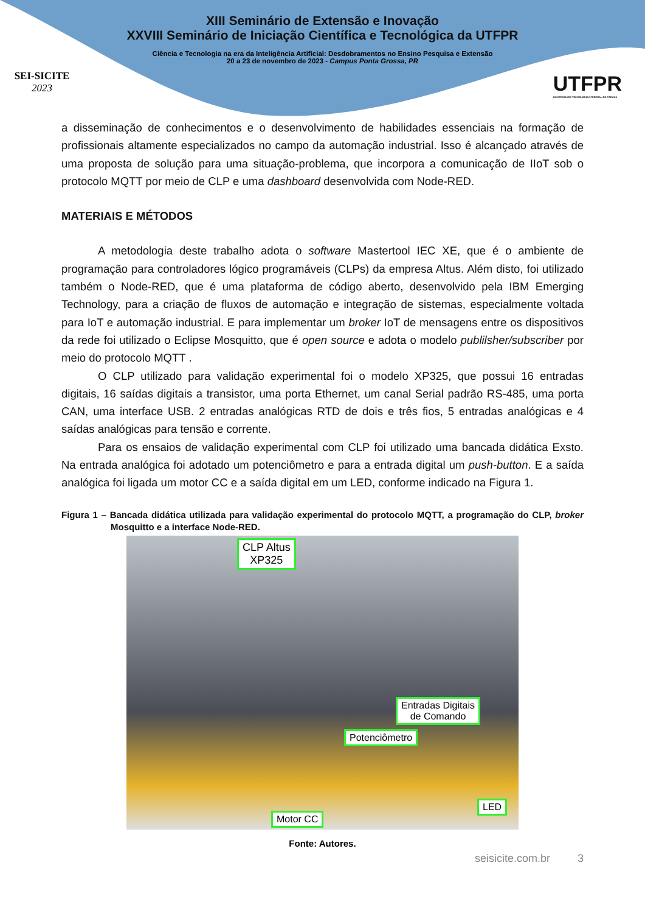SEI-SICITE
2023
XIII Seminário de Extensão e Inovação
XXVIII Seminário de Iniciação Científica e Tecnológica da UTFPR
Ciência e Tecnologia na era da Inteligência Artificial: Desdobramentos no Ensino Pesquisa e Extensão
20 a 23 de novembro de 2023 - Campus Ponta Grossa, PR
UTFPR
UNIVERSIDADE TECNOLÓGICA FEDERAL DO PARANÁ
a disseminação de conhecimentos e o desenvolvimento de habilidades essenciais na formação de profissionais altamente especializados no campo da automação industrial. Isso é alcançado através de uma proposta de solução para uma situação-problema, que incorpora a comunicação de IIoT sob o protocolo MQTT por meio de CLP e uma dashboard desenvolvida com Node-RED.
MATERIAIS E MÉTODOS
A metodologia deste trabalho adota o software Mastertool IEC XE, que é o ambiente de programação para controladores lógico programáveis (CLPs) da empresa Altus. Além disto, foi utilizado também o Node-RED, que é uma plataforma de código aberto, desenvolvido pela IBM Emerging Technology, para a criação de fluxos de automação e integração de sistemas, especialmente voltada para IoT e automação industrial. E para implementar um broker IoT de mensagens entre os dispositivos da rede foi utilizado o Eclipse Mosquitto, que é open source e adota o modelo publilsher/subscriber por meio do protocolo MQTT .
O CLP utilizado para validação experimental foi o modelo XP325, que possui 16 entradas digitais, 16 saídas digitais a transistor, uma porta Ethernet, um canal Serial padrão RS-485, uma porta CAN, uma interface USB. 2 entradas analógicas RTD de dois e três fios, 5 entradas analógicas e 4 saídas analógicas para tensão e corrente.
Para os ensaios de validação experimental com CLP foi utilizado uma bancada didática Exsto. Na entrada analógica foi adotado um potenciômetro e para a entrada digital um push-button. E a saída analógica foi ligada um motor CC e a saída digital em um LED, conforme indicado na Figura 1.
Figura 1 – Bancada didática utilizada para validação experimental do protocolo MQTT, a programação do CLP, broker Mosquitto e a interface Node-RED.
CLP Altus
XP325
Entradas Digitais
de Comando
Potenciômetro
LED
Motor CC
Fonte: Autores.
seisicite.com.br 3